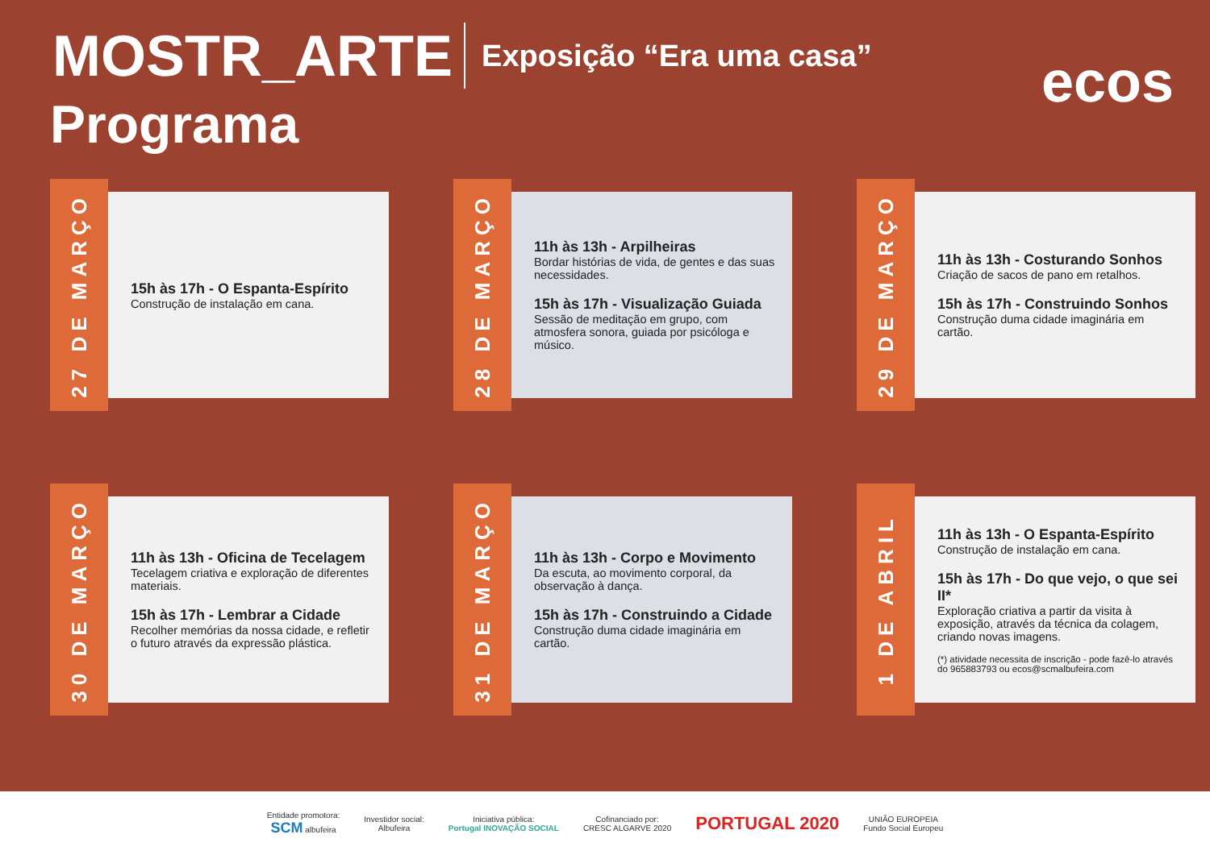MOSTR_ARTE
Exposição “Era uma casa”
ecos
Programa
27 DE MARÇO
15h às 17h - O Espanta-Espírito
Construção de instalação em cana.
28 DE MARÇO
11h às 13h - Arpilheiras
Bordar histórias de vida, de gentes e das suas necessidades.
15h às 17h - Visualização Guiada
Sessão de meditação em grupo, com atmosfera sonora, guiada por psicóloga e músico.
29 DE MARÇO
11h às 13h - Costurando Sonhos
Criação de sacos de pano em retalhos.
15h às 17h - Construindo Sonhos
Construção duma cidade imaginária em cartão.
30 DE MARÇO
11h às 13h - Oficina de Tecelagem
Tecelagem criativa e exploração de diferentes materiais.
15h às 17h - Lembrar a Cidade
Recolher memórias da nossa cidade, e refletir o futuro através da expressão plástica.
31 DE MARÇO
11h às 13h - Corpo e Movimento
Da escuta, ao movimento corporal, da observação à dança.
15h às 17h - Construindo a Cidade
Construção duma cidade imaginária em cartão.
1 DE ABRIL
11h às 13h - O Espanta-Espírito
Construção de instalação em cana.
15h às 17h - Do que vejo, o que sei II*
Exploração criativa a partir da visita à exposição, através da técnica da colagem, criando novas imagens.
(*) atividade necessita de inscrição - pode fazê-lo através do 965883793 ou ecos@scmalbufeira.com
Entidade promotora:
SCM albufeira
Investidor social:
Albufeira
Iniciativa pública:
Portugal INOVAÇÃO SOCIAL
Cofinanciado por:
CRESC ALGARVE 2020
PORTUGAL 2020
UNIÃO EUROPEIA
Fundo Social Europeu